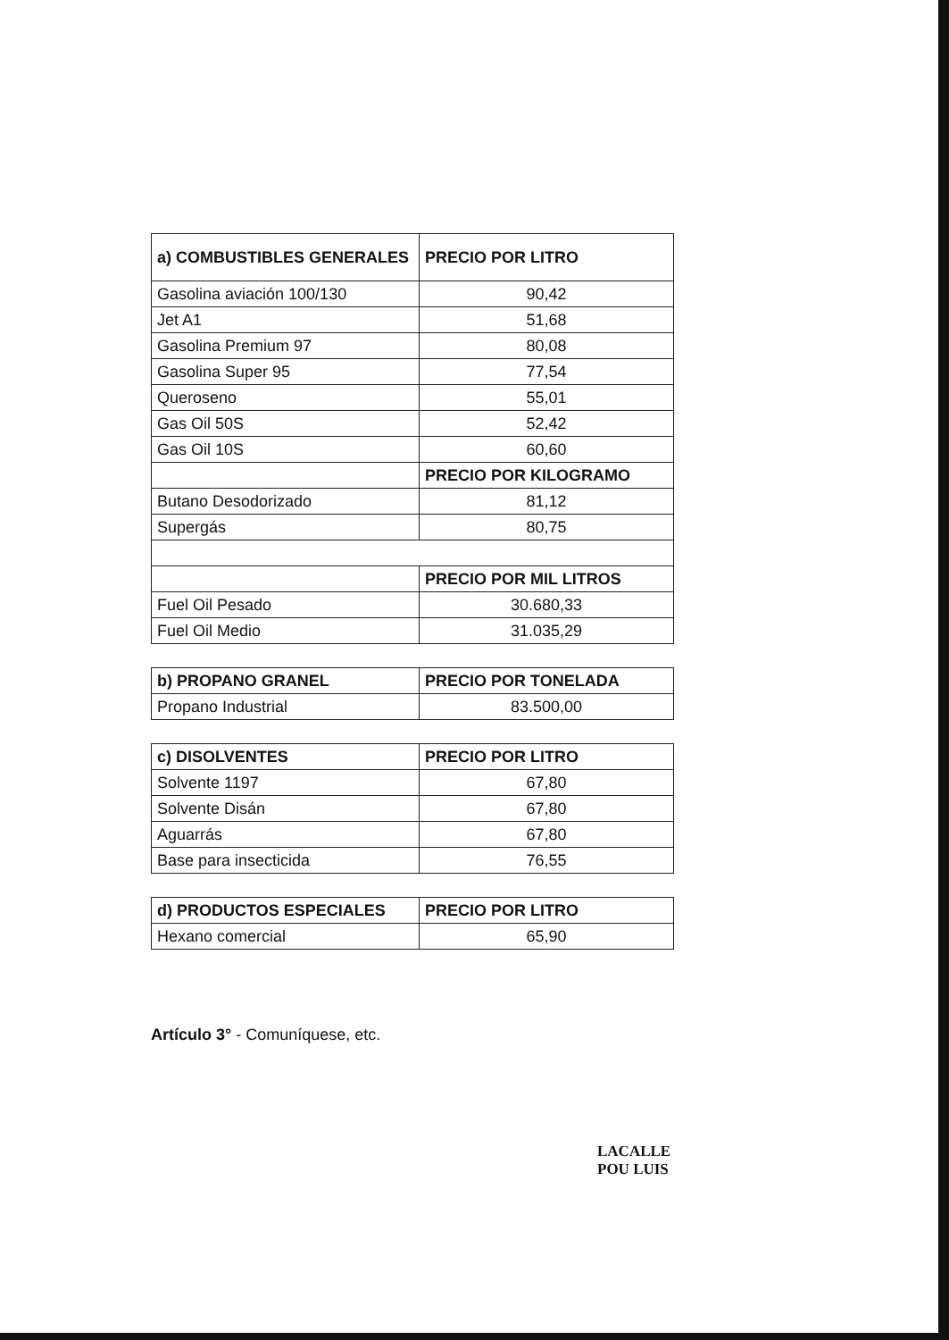| a) COMBUSTIBLES GENERALES | PRECIO POR LITRO |
| --- | --- |
| Gasolina aviación 100/130 | 90,42 |
| Jet A1 | 51,68 |
| Gasolina Premium 97 | 80,08 |
| Gasolina Super 95 | 77,54 |
| Queroseno | 55,01 |
| Gas Oil 50S | 52,42 |
| Gas Oil 10S | 60,60 |
| | PRECIO POR KILOGRAMO |
| Butano Desodorizado | 81,12 |
| Supergás | 80,75 |
| | PRECIO POR MIL LITROS |
| Fuel Oil Pesado | 30.680,33 |
| Fuel Oil Medio | 31.035,29 |
| b) PROPANO GRANEL | PRECIO POR TONELADA |
| --- | --- |
| Propano Industrial | 83.500,00 |
| c) DISOLVENTES | PRECIO POR LITRO |
| --- | --- |
| Solvente 1197 | 67,80 |
| Solvente Disán | 67,80 |
| Aguarrás | 67,80 |
| Base para insecticida | 76,55 |
| d) PRODUCTOS ESPECIALES | PRECIO POR LITRO |
| --- | --- |
| Hexano comercial | 65,90 |
Artículo 3° - Comuníquese, etc.
LACALLE POU LUIS